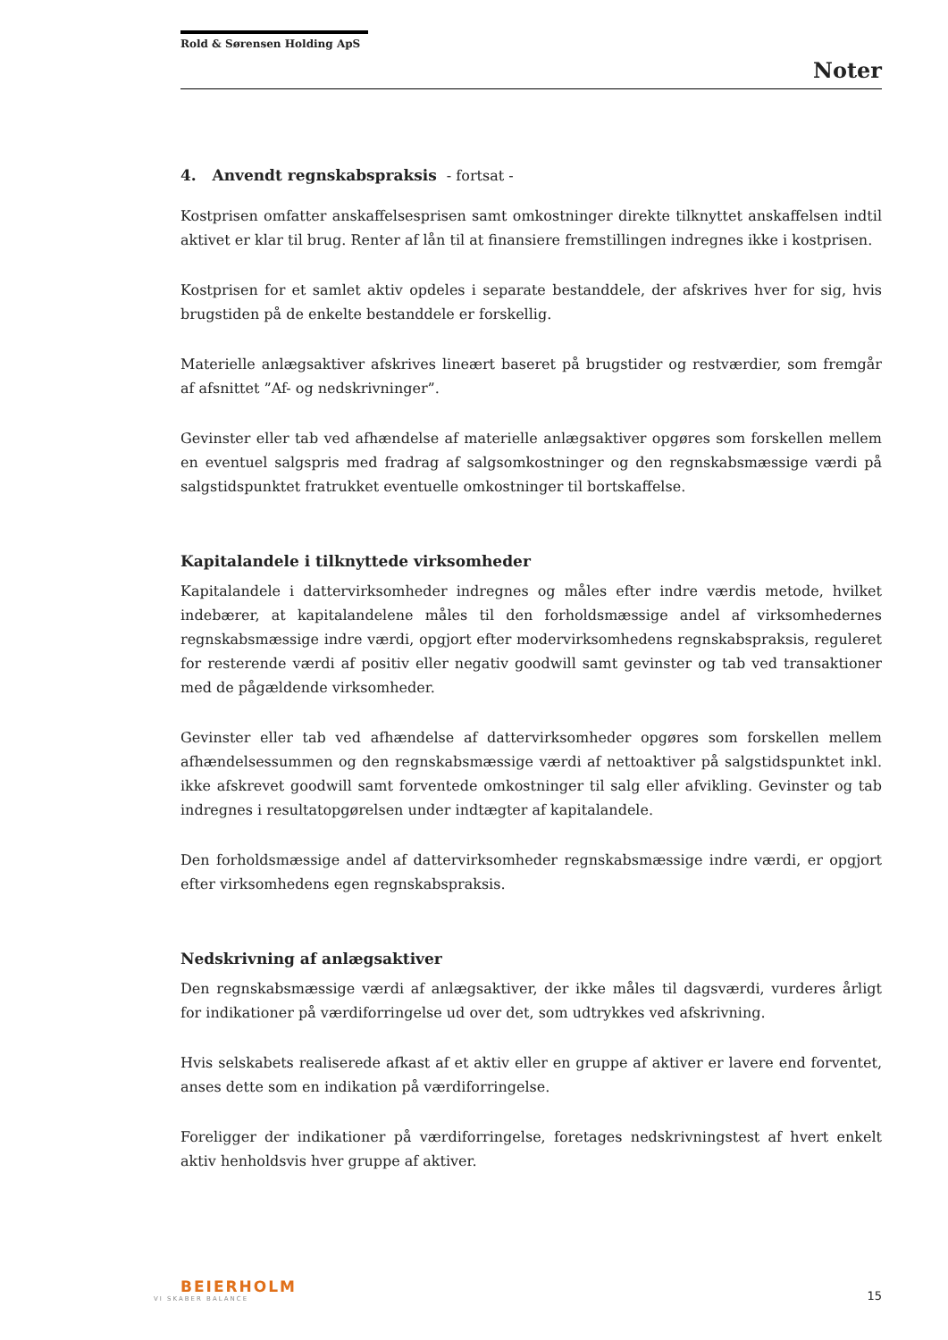Rold & Sørensen Holding ApS
Noter
4. Anvendt regnskabspraksis - fortsat -
Kostprisen omfatter anskaffelsesprisen samt omkostninger direkte tilknyttet anskaffelsen indtil aktivet er klar til brug. Renter af lån til at finansiere fremstillingen indregnes ikke i kostprisen.
Kostprisen for et samlet aktiv opdeles i separate bestanddele, der afskrives hver for sig, hvis brugstiden på de enkelte bestanddele er forskellig.
Materielle anlægsaktiver afskrives lineært baseret på brugstider og restværdier, som fremgår af afsnittet ”Af- og nedskrivninger”.
Gevinster eller tab ved afhændelse af materielle anlægsaktiver opgøres som forskellen mellem en eventuel salgspris med fradrag af salgsomkostninger og den regnskabsmæssige værdi på salgstidspunktet fratrukket eventuelle omkostninger til bortskaffelse.
Kapitalandele i tilknyttede virksomheder
Kapitalandele i dattervirksomheder indregnes og måles efter indre værdis metode, hvilket indebærer, at kapitalandelene måles til den forholdsmæssige andel af virksomhedernes regnskabsmæssige indre værdi, opgjort efter modervirksomhedens regnskabspraksis, reguleret for resterende værdi af positiv eller negativ goodwill samt gevinster og tab ved transaktioner med de pågældende virksomheder.
Gevinster eller tab ved afhændelse af dattervirksomheder opgøres som forskellen mellem afhændelsessummen og den regnskabsmæssige værdi af nettoaktiver på salgstidspunktet inkl. ikke afskrevet goodwill samt forventede omkostninger til salg eller afvikling. Gevinster og tab indregnes i resultatopgørelsen under indtægter af kapitalandele.
Den forholdsmæssige andel af dattervirksomheder regnskabsmæssige indre værdi, er opgjort efter virksomhedens egen regnskabspraksis.
Nedskrivning af anlægsaktiver
Den regnskabsmæssige værdi af anlægsaktiver, der ikke måles til dagsværdi, vurderes årligt for indikationer på værdiforringelse ud over det, som udtrykkes ved afskrivning.
Hvis selskabets realiserede afkast af et aktiv eller en gruppe af aktiver er lavere end forventet, anses dette som en indikation på værdiforringelse.
Foreligger der indikationer på værdiforringelse, foretages nedskrivningstest af hvert enkelt aktiv henholdsvis hver gruppe af aktiver.
BEIERHOLM
VI SKABER BALANCE
15